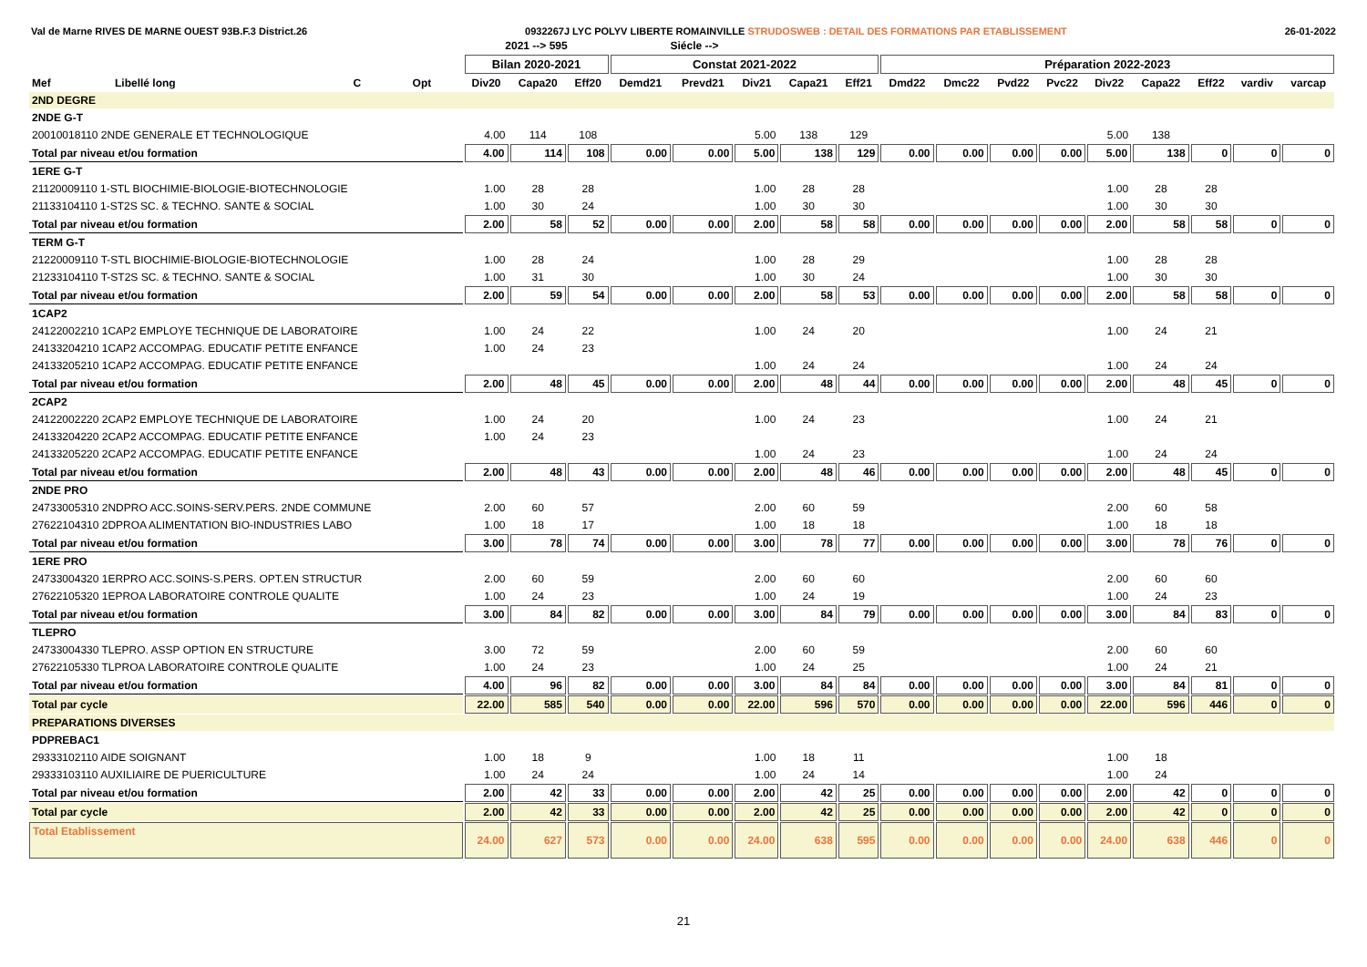Val de Marne RIVES DE MARNE OUEST 93B.F.3 District.26 0932267J LYC POLYV LIBERTE ROMAINVILLE STRUDOSWEB : DETAIL DES FORMATIONS PAR ETABLISSEMENT 26-01-2022
| | | | | 2021 --> 595 | | | Siécle --> | | | | | | | | | | | | | |
| --- | --- | --- | --- | --- | --- | --- | --- | --- | --- | --- | --- | --- | --- | --- | --- | --- | --- | --- | --- | --- |
| | | | | Bilan 2020-2021 | | | Constat 2021-2022 | | | | | Préparation 2022-2023 | | | | | | | | |
| Mef | Libellé long | C | Opt | Div20 | Capa20 | Eff20 | Demd21 | Prevd21 | Div21 | Capa21 | Eff21 | Dmd22 | Dmc22 | Pvd22 | Pvc22 | Div22 | Capa22 | Eff22 | vardiv | varcap |
| 2ND DEGRE | | | | | | | | | | | | | | | | | | | | |
| 2NDE G-T | | | | | | | | | | | | | | | | | | | | |
| 20010018110 2NDE GENERALE ET TECHNOLOGIQUE | | | | 4.00 | 114 | 108 | | | 5.00 | 138 | 129 | | | | | 5.00 | 138 | | | |
| Total par niveau et/ou formation | | | | 4.00 | 114 | 108 | 0.00 | 0.00 | 5.00 | 138 | 129 | 0.00 | 0.00 | 0.00 | 0.00 | 5.00 | 138 | 0 | 0 | 0 |
| 1ERE G-T | | | | | | | | | | | | | | | | | | | | |
| 21120009110 1-STL BIOCHIMIE-BIOLOGIE-BIOTECHNOLOGIE | | | | 1.00 | 28 | 28 | | | 1.00 | 28 | 28 | | | | | 1.00 | 28 | 28 | | |
| 21133104110 1-ST2S SC. & TECHNO. SANTE & SOCIAL | | | | 1.00 | 30 | 24 | | | 1.00 | 30 | 30 | | | | | 1.00 | 30 | 30 | | |
| Total par niveau et/ou formation | | | | 2.00 | 58 | 52 | 0.00 | 0.00 | 2.00 | 58 | 58 | 0.00 | 0.00 | 0.00 | 0.00 | 2.00 | 58 | 58 | 0 | 0 |
| TERM G-T | | | | | | | | | | | | | | | | | | | | |
| 21220009110 T-STL BIOCHIMIE-BIOLOGIE-BIOTECHNOLOGIE | | | | 1.00 | 28 | 24 | | | 1.00 | 28 | 29 | | | | | 1.00 | 28 | 28 | | |
| 21233104110 T-ST2S SC. & TECHNO. SANTE & SOCIAL | | | | 1.00 | 31 | 30 | | | 1.00 | 30 | 24 | | | | | 1.00 | 30 | 30 | | |
| Total par niveau et/ou formation | | | | 2.00 | 59 | 54 | 0.00 | 0.00 | 2.00 | 58 | 53 | 0.00 | 0.00 | 0.00 | 0.00 | 2.00 | 58 | 58 | 0 | 0 |
| 1CAP2 | | | | | | | | | | | | | | | | | | | | |
| 24122002210 1CAP2 EMPLOYE TECHNIQUE DE LABORATOIRE | | | | 1.00 | 24 | 22 | | | 1.00 | 24 | 20 | | | | | 1.00 | 24 | 21 | | |
| 24133204210 1CAP2 ACCOMPAG. EDUCATIF PETITE ENFANCE | | | | 1.00 | 24 | 23 | | | | | | | | | | | | | | |
| 24133205210 1CAP2 ACCOMPAG. EDUCATIF PETITE ENFANCE | | | | | | | | | 1.00 | 24 | 24 | | | | | 1.00 | 24 | 24 | | |
| Total par niveau et/ou formation | | | | 2.00 | 48 | 45 | 0.00 | 0.00 | 2.00 | 48 | 44 | 0.00 | 0.00 | 0.00 | 0.00 | 2.00 | 48 | 45 | 0 | 0 |
| 2CAP2 | | | | | | | | | | | | | | | | | | | | |
| 24122002220 2CAP2 EMPLOYE TECHNIQUE DE LABORATOIRE | | | | 1.00 | 24 | 20 | | | 1.00 | 24 | 23 | | | | | 1.00 | 24 | 21 | | |
| 24133204220 2CAP2 ACCOMPAG. EDUCATIF PETITE ENFANCE | | | | 1.00 | 24 | 23 | | | | | | | | | | | | | | |
| 24133205220 2CAP2 ACCOMPAG. EDUCATIF PETITE ENFANCE | | | | | | | | | 1.00 | 24 | 23 | | | | | 1.00 | 24 | 24 | | |
| Total par niveau et/ou formation | | | | 2.00 | 48 | 43 | 0.00 | 0.00 | 2.00 | 48 | 46 | 0.00 | 0.00 | 0.00 | 0.00 | 2.00 | 48 | 45 | 0 | 0 |
| 2NDE PRO | | | | | | | | | | | | | | | | | | | | |
| 24733005310 2NDPRO ACC.SOINS-SERV.PERS. 2NDE COMMUNE | | | | 2.00 | 60 | 57 | | | 2.00 | 60 | 59 | | | | | 2.00 | 60 | 58 | | |
| 27622104310 2DPROA ALIMENTATION BIO-INDUSTRIES LABO | | | | 1.00 | 18 | 17 | | | 1.00 | 18 | 18 | | | | | 1.00 | 18 | 18 | | |
| Total par niveau et/ou formation | | | | 3.00 | 78 | 74 | 0.00 | 0.00 | 3.00 | 78 | 77 | 0.00 | 0.00 | 0.00 | 0.00 | 3.00 | 78 | 76 | 0 | 0 |
| 1ERE PRO | | | | | | | | | | | | | | | | | | | | |
| 24733004320 1ERPRO ACC.SOINS-S.PERS. OPT.EN STRUCTUR | | | | 2.00 | 60 | 59 | | | 2.00 | 60 | 60 | | | | | 2.00 | 60 | 60 | | |
| 27622105320 1EPROA LABORATOIRE CONTROLE QUALITE | | | | 1.00 | 24 | 23 | | | 1.00 | 24 | 19 | | | | | 1.00 | 24 | 23 | | |
| Total par niveau et/ou formation | | | | 3.00 | 84 | 82 | 0.00 | 0.00 | 3.00 | 84 | 79 | 0.00 | 0.00 | 0.00 | 0.00 | 3.00 | 84 | 83 | 0 | 0 |
| TLEPRO | | | | | | | | | | | | | | | | | | | | |
| 24733004330 TLEPRO. ASSP OPTION EN STRUCTURE | | | | 3.00 | 72 | 59 | | | 2.00 | 60 | 59 | | | | | 2.00 | 60 | 60 | | |
| 27622105330 TLPROA LABORATOIRE CONTROLE QUALITE | | | | 1.00 | 24 | 23 | | | 1.00 | 24 | 25 | | | | | 1.00 | 24 | 21 | | |
| Total par niveau et/ou formation | | | | 4.00 | 96 | 82 | 0.00 | 0.00 | 3.00 | 84 | 84 | 0.00 | 0.00 | 0.00 | 0.00 | 3.00 | 84 | 81 | 0 | 0 |
| Total par cycle | | | | 22.00 | 585 | 540 | 0.00 | 0.00 | 22.00 | 596 | 570 | 0.00 | 0.00 | 0.00 | 0.00 | 22.00 | 596 | 446 | 0 | 0 |
| PREPARATIONS DIVERSES | | | | | | | | | | | | | | | | | | | | |
| PDPREBAC1 | | | | | | | | | | | | | | | | | | | | |
| 29333102110 AIDE SOIGNANT | | | | 1.00 | 18 | 9 | | | 1.00 | 18 | 11 | | | | | 1.00 | 18 | | | |
| 29333103110 AUXILIAIRE DE PUERICULTURE | | | | 1.00 | 24 | 24 | | | 1.00 | 24 | 14 | | | | | 1.00 | 24 | | | |
| Total par niveau et/ou formation | | | | 2.00 | 42 | 33 | 0.00 | 0.00 | 2.00 | 42 | 25 | 0.00 | 0.00 | 0.00 | 0.00 | 2.00 | 42 | 0 | 0 | 0 |
| Total par cycle | | | | 2.00 | 42 | 33 | 0.00 | 0.00 | 2.00 | 42 | 25 | 0.00 | 0.00 | 0.00 | 0.00 | 2.00 | 42 | 0 | 0 | 0 |
| Total Etablissement | | | | 24.00 | 627 | 573 | 0.00 | 0.00 | 24.00 | 638 | 595 | 0.00 | 0.00 | 0.00 | 0.00 | 24.00 | 638 | 446 | 0 | 0 |
21